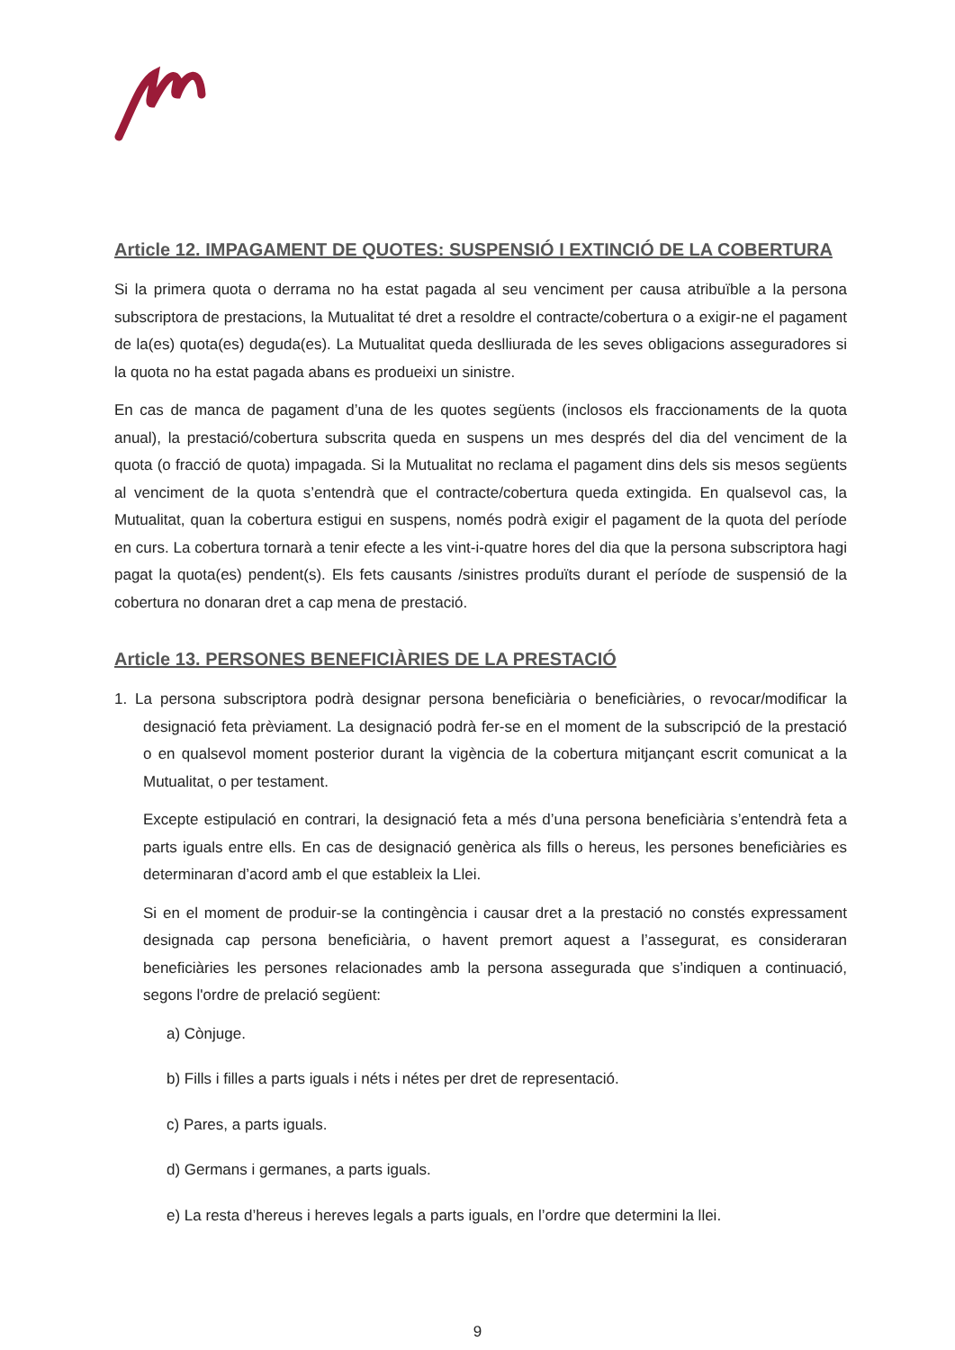Article 12. IMPAGAMENT DE QUOTES: SUSPENSIÓ I EXTINCIÓ DE LA COBERTURA
Si la primera quota o derrama no ha estat pagada al seu venciment per causa atribuïble a la persona subscriptora de prestacions, la Mutualitat té dret a resoldre el contracte/cobertura o a exigir-ne el pagament de la(es) quota(es) deguda(es). La Mutualitat queda deslliurada de les seves obligacions asseguradores si la quota no ha estat pagada abans es produeixi un sinistre.
En cas de manca de pagament d’una de les quotes següents (inclosos els fraccionaments de la quota anual), la prestació/cobertura subscrita queda en suspens un mes després del dia del venciment de la quota (o fracció de quota) impagada. Si la Mutualitat no reclama el pagament dins dels sis mesos següents al venciment de la quota s’entendrà que el contracte/cobertura queda extingida. En qualsevol cas, la Mutualitat, quan la cobertura estigui en suspens, només podrà exigir el pagament de la quota del període en curs. La cobertura tornarà a tenir efecte a les vint-i-quatre hores del dia que la persona subscriptora hagi pagat la quota(es) pendent(s). Els fets causants /sinistres produïts durant el període de suspensió de la cobertura no donaran dret a cap mena de prestació.
Article 13. PERSONES BENEFICIÀRIES DE LA PRESTACIÓ
1. La persona subscriptora podrà designar persona beneficiària o beneficiàries, o revocar/modificar la designació feta prèviament. La designació podrà fer-se en el moment de la subscripció de la prestació o en qualsevol moment posterior durant la vigència de la cobertura mitjançant escrit comunicat a la Mutualitat, o per testament.
Excepte estipulació en contrari, la designació feta a més d’una persona beneficiària s’entendrà feta a parts iguals entre ells. En cas de designació genèrica als fills o hereus, les persones beneficiàries es determinaran d’acord amb el que estableix la Llei.
Si en el moment de produir-se la contingència i causar dret a la prestació no constés expressament designada cap persona beneficiària, o havent premort aquest a l’assegurat, es consideraran beneficiàries les persones relacionades amb la persona assegurada que s’indiquen a continuació, segons l'ordre de prelació següent:
a) Cònjuge.
b) Fills i filles a parts iguals i néts i nétes per dret de representació.
c) Pares, a parts iguals.
d) Germans i germanes, a parts iguals.
e) La resta d’hereus i hereves legals a parts iguals, en l’ordre que determini la llei.
9